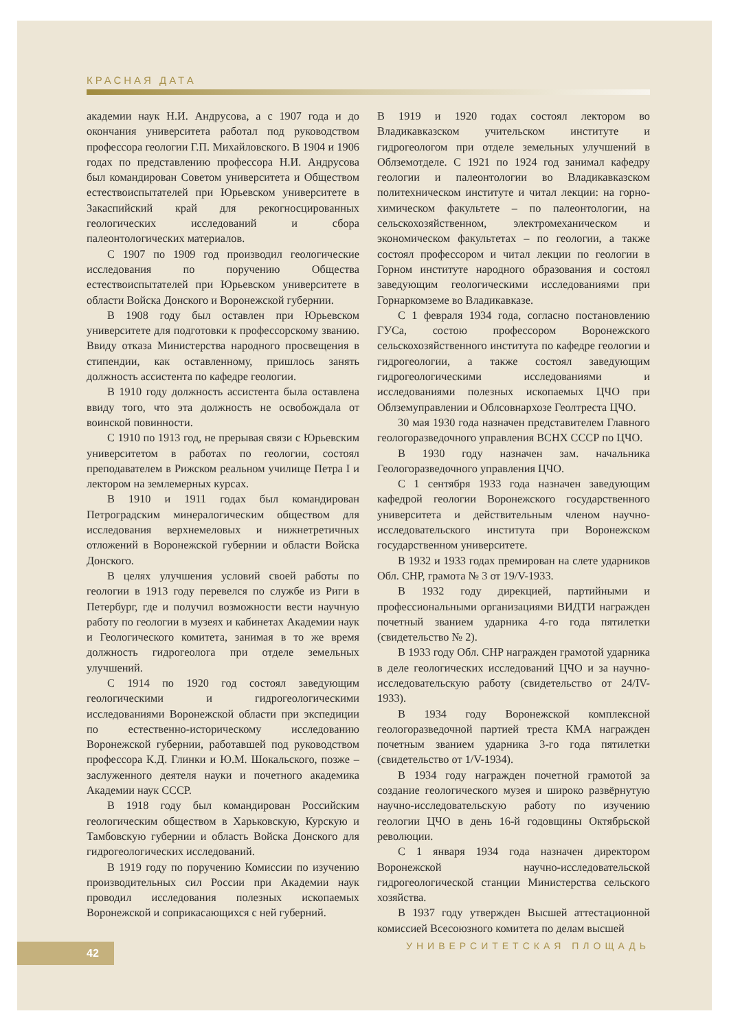КРАСНАЯ ДАТА
академии наук Н.И. Андрусова, а с 1907 года и до окончания университета работал под руководством профессора геологии Г.П. Михайловского. В 1904 и 1906 годах по представлению профессора Н.И. Андрусова был командирован Советом университета и Обществом естествоиспытателей при Юрьевском университете в Закаспийский край для рекогносцированных геологических исследований и сбора палеонтологических материалов.
С 1907 по 1909 год производил геологические исследования по поручению Общества естествоиспытателей при Юрьевском университете в области Войска Донского и Воронежской губернии.
В 1908 году был оставлен при Юрьевском университете для подготовки к профессорскому званию. Ввиду отказа Министерства народного просвещения в стипендии, как оставленному, пришлось занять должность ассистента по кафедре геологии.
В 1910 году должность ассистента была оставлена ввиду того, что эта должность не освобождала от воинской повинности.
С 1910 по 1913 год, не прерывая связи с Юрьевским университетом в работах по геологии, состоял преподавателем в Рижском реальном училище Петра I и лектором на землемерных курсах.
В 1910 и 1911 годах был командирован Петроградским минералогическим обществом для исследования верхнемеловых и нижнетретичных отложений в Воронежской губернии и области Войска Донского.
В целях улучшения условий своей работы по геологии в 1913 году перевелся по службе из Риги в Петербург, где и получил возможности вести научную работу по геологии в музеях и кабинетах Академии наук и Геологического комитета, занимая в то же время должность гидрогеолога при отделе земельных улучшений.
С 1914 по 1920 год состоял заведующим геологическими и гидрогеологическими исследованиями Воронежской области при экспедиции по естественно-историческому исследованию Воронежской губернии, работавшей под руководством профессора К.Д. Глинки и Ю.М. Шокальского, позже – заслуженного деятеля науки и почетного академика Академии наук СССР.
В 1918 году был командирован Российским геологическим обществом в Харьковскую, Курскую и Тамбовскую губернии и область Войска Донского для гидрогеологических исследований.
В 1919 году по поручению Комиссии по изучению производительных сил России при Академии наук проводил исследования полезных ископаемых Воронежской и соприкасающихся с ней губерний.
В 1919 и 1920 годах состоял лектором во Владикавказском учительском институте и гидрогеологом при отделе земельных улучшений в Облземотделе. С 1921 по 1924 год занимал кафедру геологии и палеонтологии во Владикавказском политехническом институте и читал лекции: на горно-химическом факультете – по палеонтологии, на сельскохозяйственном, электромеханическом и экономическом факультетах – по геологии, а также состоял профессором и читал лекции по геологии в Горном институте народного образования и состоял заведующим геологическими исследованиями при Горнаркомземе во Владикавказе.
С 1 февраля 1934 года, согласно постановлению ГУСа, состою профессором Воронежского сельскохозяйственного института по кафедре геологии и гидрогеологии, а также состоял заведующим гидрогеологическими исследованиями и исследованиями полезных ископаемых ЦЧО при Облземуправлении и Облсовнархозе Геолтреста ЦЧО.
30 мая 1930 года назначен представителем Главного геологоразведочного управления ВСНХ СССР по ЦЧО.
В 1930 году назначен зам. начальника Геологоразведочного управления ЦЧО.
С 1 сентября 1933 года назначен заведующим кафедрой геологии Воронежского государственного университета и действительным членом научно-исследовательского института при Воронежском государственном университете.
В 1932 и 1933 годах премирован на слете ударников Обл. СНР, грамота № 3 от 19/V-1933.
В 1932 году дирекцией, партийными и профессиональными организациями ВИДТИ награжден почетный званием ударника 4-го года пятилетки (свидетельство № 2).
В 1933 году Обл. СНР награжден грамотой ударника в деле геологических исследований ЦЧО и за научно-исследовательскую работу (свидетельство от 24/IV-1933).
В 1934 году Воронежской комплексной геологоразведочной партией треста КМА награжден почетным званием ударника 3-го года пятилетки (свидетельство от 1/V-1934).
В 1934 году награжден почетной грамотой за создание геологического музея и широко развёрнутую научно-исследовательскую работу по изучению геологии ЦЧО в день 16-й годовщины Октябрьской революции.
С 1 января 1934 года назначен директором Воронежской научно-исследовательской гидрогеологической станции Министерства сельского хозяйства.
В 1937 году утвержден Высшей аттестационной комиссией Всесоюзного комитета по делам высшей
42 УНИВЕРСИТЕТСКАЯ ПЛОЩАДЬ